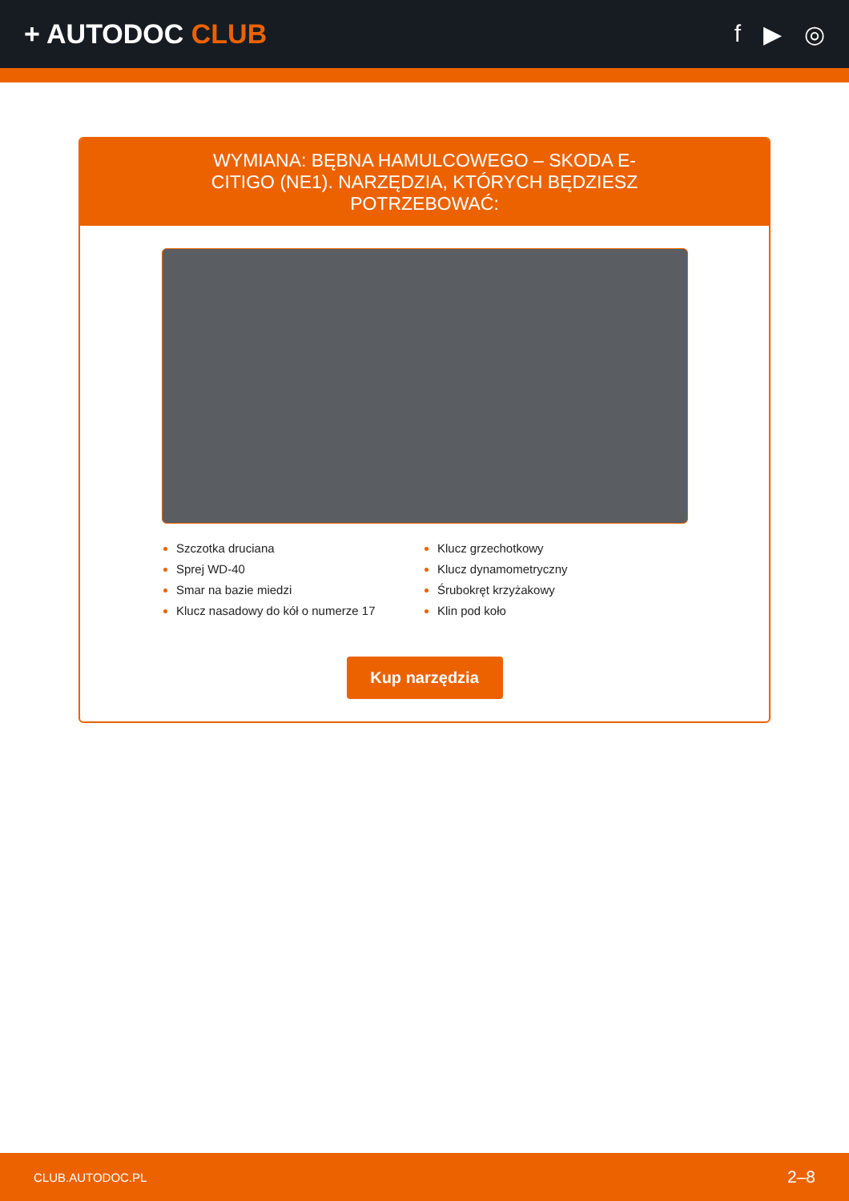+ AUTODOC CLUB f ▶ ◎
WYMIANA: BĘBNA HAMULCOWEGO – SKODA E-CITIGO (NE1). NARZĘDZIA, KTÓRYCH BĘDZIESZ POTRZEBOWAĆ:
Szczotka druciana
Sprej WD-40
Smar na bazie miedzi
Klucz nasadowy do kół o numerze 17
Klucz grzechotkowy
Klucz dynamometryczny
Śrubokręt krzyżakowy
Klin pod koło
Kup narzędzia
CLUB.AUTODOC.PL 2–8